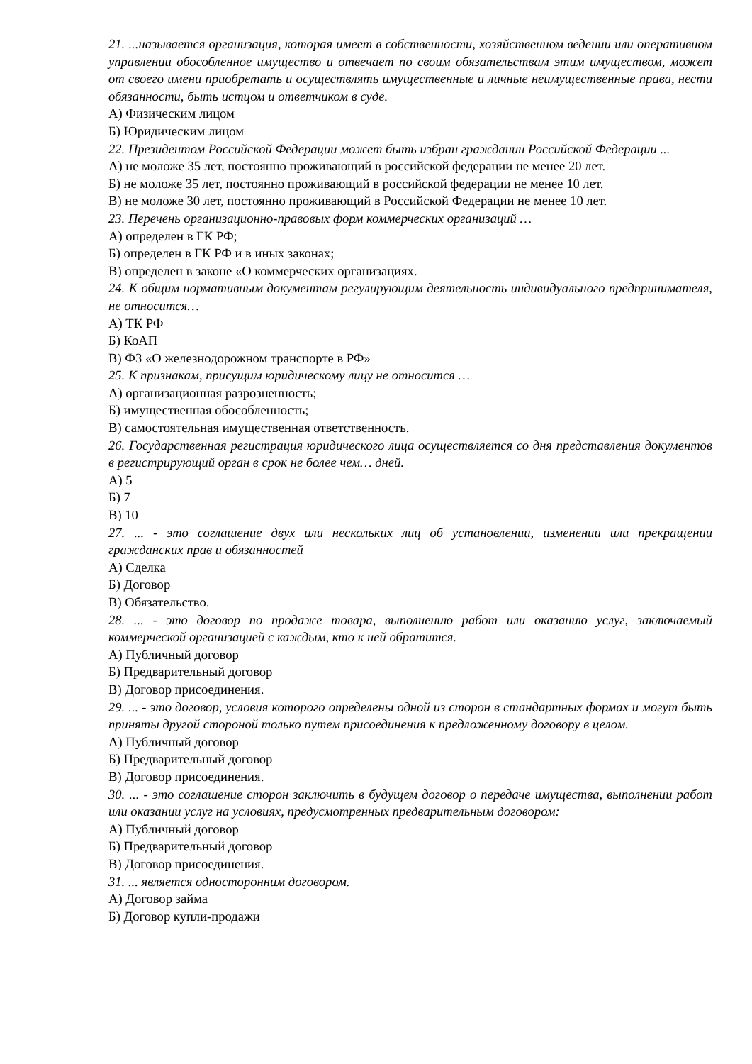21. ...называется организация, которая имеет в собственности, хозяйственном ведении или оперативном управлении обособленное имущество и отвечает по своим обязательствам этим имуществом, может от своего имени приобретать и осуществлять имущественные и личные неимущественные права, нести обязанности, быть истцом и ответчиком в суде.
А) Физическим лицом
Б) Юридическим лицом
22. Президентом Российской Федерации может быть избран гражданин Российской Федерации ...
А) не моложе 35 лет, постоянно проживающий в российской федерации не менее 20 лет.
Б) не моложе 35 лет, постоянно проживающий в российской федерации не менее 10 лет.
В) не моложе 30 лет, постоянно проживающий в Российской Федерации не менее 10 лет.
23. Перечень организационно-правовых форм коммерческих организаций …
А) определен в ГК РФ;
Б) определен в ГК РФ и в иных законах;
В) определен в законе «О коммерческих организациях.
24. К общим нормативным документам регулирующим деятельность индивидуального предпринимателя, не относится…
А) ТК РФ
Б) КоАП
В) ФЗ «О железнодорожном транспорте в РФ»
25. К признакам, присущим юридическому лицу не относится …
А) организационная разрозненность;
Б) имущественная обособленность;
В) самостоятельная имущественная ответственность.
26. Государственная регистрация юридического лица осуществляется со дня представления документов в регистрирующий орган в срок не более чем… дней.
А) 5
Б) 7
В) 10
27. ... - это соглашение двух или нескольких лиц об установлении, изменении или прекращении гражданских прав и обязанностей
А) Сделка
Б) Договор
В) Обязательство.
28. ... - это договор по продаже товара, выполнению работ или оказанию услуг, заключаемый коммерческой организацией с каждым, кто к ней обратится.
А) Публичный договор
Б) Предварительный договор
В) Договор присоединения.
29. ... - это договор, условия которого определены одной из сторон в стандартных формах и могут быть приняты другой стороной только путем присоединения к предложенному договору в целом.
А) Публичный договор
Б) Предварительный договор
В) Договор присоединения.
30. ... - это соглашение сторон заключить в будущем договор о передаче имущества, выполнении работ или оказании услуг на условиях, предусмотренных предварительным договором:
А) Публичный договор
Б) Предварительный договор
В) Договор присоединения.
31. ... является односторонним договором.
А) Договор займа
Б) Договор купли-продажи